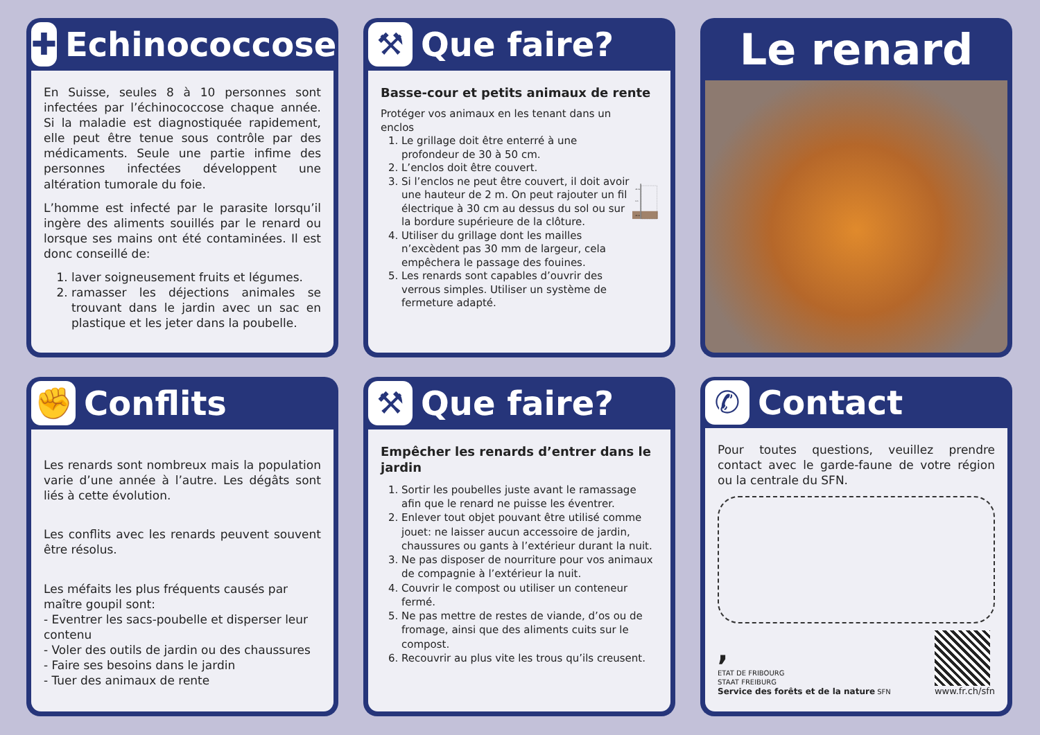✚
Echinococcose
En Suisse, seules 8 à 10 personnes sont infectées par l’échinococcose chaque année. Si la maladie est diagnostiquée rapidement, elle peut être tenue sous contrôle par des médicaments. Seule une partie infime des personnes infectées développent une altération tumorale du foie.
L’homme est infecté par le parasite lorsqu’il ingère des aliments souillés par le renard ou lorsque ses mains ont été contaminées. Il est donc conseillé de:
1. laver soigneusement fruits et légumes.
2. ramasser les déjections animales se trouvant dans le jardin avec un sac en plastique et les jeter dans la poubelle.
⚒
Que faire?
Basse-cour et petits animaux de rente
Protéger vos animaux en les tenant dans un enclos
1. Le grillage doit être enterré à une profondeur de 30 à 50 cm.
2. L’enclos doit être couvert.
3. Si l’enclos ne peut être couvert, il doit avoir une hauteur de 2 m. On peut rajouter un fil électrique à 30 cm au dessus du sol ou sur la bordure supérieure de la clôture.
4. Utiliser du grillage dont les mailles n’excèdent pas 30 mm de largeur, cela empêchera le passage des fouines.
5. Les renards sont capables d’ouvrir des verrous simples. Utiliser un système de fermeture adapté.
30 cm
2 m
30 cm
Le renard
✊
Conflits
Les renards sont nombreux mais la population varie d’une année à l’autre. Les dégâts sont liés à cette évolution.
Les conflits avec les renards peuvent souvent être résolus.
Les méfaits les plus fréquents causés par maître goupil sont:
- Eventrer les sacs-poubelle et disperser leur contenu
- Voler des outils de jardin ou des chaussures
- Faire ses besoins dans le jardin
- Tuer des animaux de rente
⚒
Que faire?
Empêcher les renards d’entrer dans le jardin
1. Sortir les poubelles juste avant le ramassage afin que le renard ne puisse les éventrer.
2. Enlever tout objet pouvant être utilisé comme jouet: ne laisser aucun accessoire de jardin, chaussures ou gants à l’extérieur durant la nuit.
3. Ne pas disposer de nourriture pour vos animaux de compagnie à l’extérieur la nuit.
4. Couvrir le compost ou utiliser un conteneur fermé.
5. Ne pas mettre de restes de viande, d’os ou de fromage, ainsi que des aliments cuits sur le compost.
6. Recouvrir au plus vite les trous qu’ils creusent.
✆
Contact
Pour toutes questions, veuillez prendre contact avec le garde-faune de votre région ou la centrale du SFN.
,
ETAT DE FRIBOURG
STAAT FREIBURG
Service des forêts et de la nature SFN
www.fr.ch/sfn